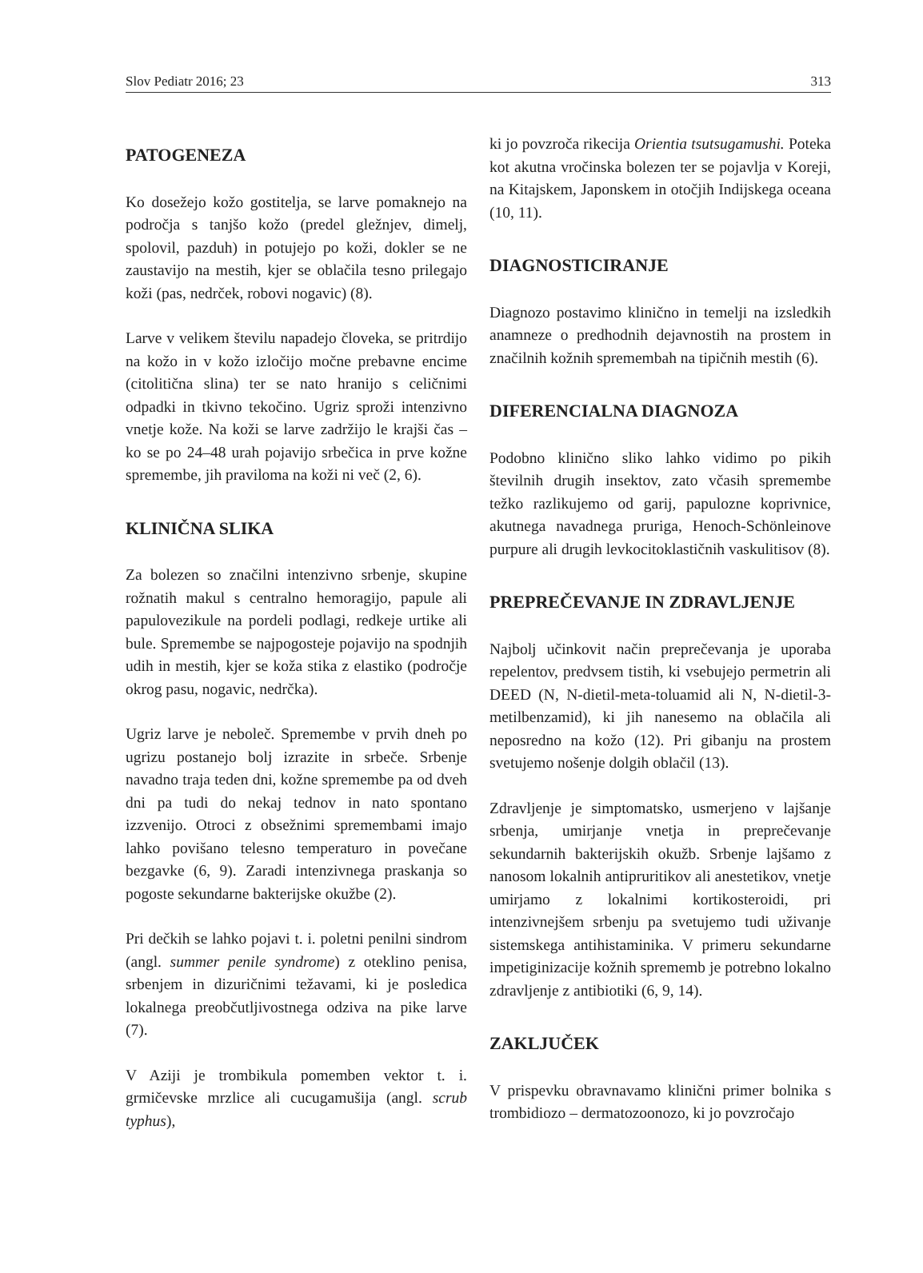Slov Pediatr 2016; 23 313
PATOGENEZA
Ko dosežejo kožo gostitelja, se larve pomaknejo na področja s tanjšo kožo (predel gležnjev, dimelj, spolovil, pazduh) in potujejo po koži, dokler se ne zaustavijo na mestih, kjer se oblačila tesno prilegajo koži (pas, nedrček, robovi nogavic) (8).
Larve v velikem številu napadejo človeka, se pritrdijo na kožo in v kožo izločijo močne prebavne encime (citolitična slina) ter se nato hranijo s celičnimi odpadki in tkivno tekočino. Ugriz sproži intenzivno vnetje kože. Na koži se larve zadržijo le krajši čas – ko se po 24–48 urah pojavijo srbečica in prve kožne spremembe, jih praviloma na koži ni več (2, 6).
KLINIČNA SLIKA
Za bolezen so značilni intenzivno srbenje, skupine rožnatih makul s centralno hemoragijo, papule ali papulovezikule na pordeli podlagi, redkeje urtike ali bule. Spremembe se najpogosteje pojavijo na spodnjih udih in mestih, kjer se koža stika z elastiko (področje okrog pasu, nogavic, nedrčka).
Ugriz larve je neboleč. Spremembe v prvih dneh po ugrizu postanejo bolj izrazite in srbeče. Srbenje navadno traja teden dni, kožne spremembe pa od dveh dni pa tudi do nekaj tednov in nato spontano izzvenijo. Otroci z obsežnimi spremembami imajo lahko povišano telesno temperaturo in povečane bezgavke (6, 9). Zaradi intenzivnega praskanja so pogoste sekundarne bakterijske okužbe (2).
Pri dečkih se lahko pojavi t. i. poletni penilni sindrom (angl. summer penile syndrome) z oteklino penisa, srbenjem in dizuričnimi težavami, ki je posledica lokalnega preobčutljivostnega odziva na pike larve (7).
V Aziji je trombikula pomemben vektor t. i. grmičevske mrzlice ali cucugamušija (angl. scrub typhus),
ki jo povzroča rikecija Orientia tsutsugamushi. Poteka kot akutna vročinska bolezen ter se pojavlja v Koreji, na Kitajskem, Japonskem in otočjih Indijskega oceana (10, 11).
DIAGNOSTICIRANJE
Diagnozo postavimo klinično in temelji na izsledkih anamneze o predhodnih dejavnostih na prostem in značilnih kožnih spremembah na tipičnih mestih (6).
DIFERENCIALNA DIAGNOZA
Podobno klinično sliko lahko vidimo po pikih številnih drugih insektov, zato včasih spremembe težko razlikujemo od garij, papulozne koprivnice, akutnega navadnega pruriga, Henoch-Schönleinove purpure ali drugih levkocitoklastičnih vaskulitisov (8).
PREPREČEVANJE IN ZDRAVLJENJE
Najbolj učinkovit način preprečevanja je uporaba repelentov, predvsem tistih, ki vsebujejo permetrin ali DEED (N, N-dietil-meta-toluamid ali N, N-dietil-3-metilbenzamid), ki jih nanesemo na oblačila ali neposredno na kožo (12). Pri gibanju na prostem svetujemo nošenje dolgih oblačil (13).
Zdravljenje je simptomatsko, usmerjeno v lajšanje srbenja, umirjanje vnetja in preprečevanje sekundarnih bakterijskih okužb. Srbenje lajšamo z nanosom lokalnih antipruritikov ali anestetikov, vnetje umirjamo z lokalnimi kortikosteroidi, pri intenzivnejšem srbenju pa svetujemo tudi uživanje sistemskega antihistaminika. V primeru sekundarne impetiginizacije kožnih sprememb je potrebno lokalno zdravljenje z antibiotiki (6, 9, 14).
ZAKLJUČEK
V prispevku obravnavamo klinični primer bolnika s trombidiozo – dermatozoonozo, ki jo povzročajo